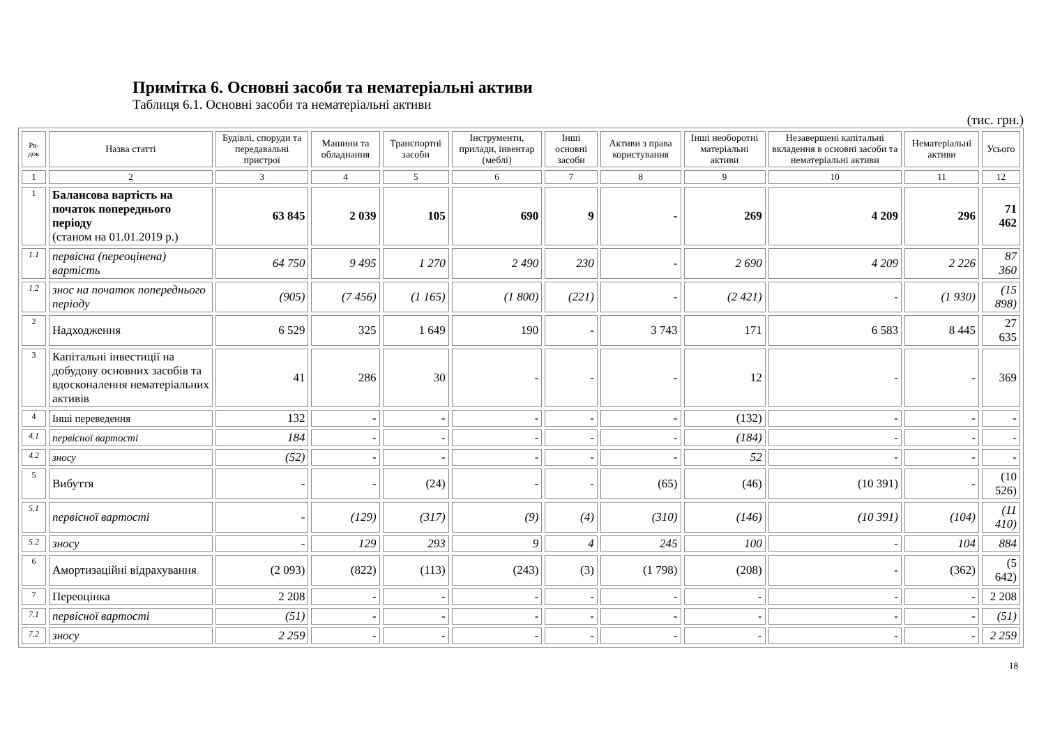Примітка 6. Основні засоби та нематеріальні активи
Таблиця 6.1. Основні засоби та нематеріальні активи
(тис. грн.)
| Ря- док | Назва статті | Будівлі, споруди та передавальні пристрої | Машини та обладнання | Транспортні засоби | Інструменти, прилади, інвентар (меблі) | Інші основні засоби | Активи з права користування | Інші необоротні матеріальні активи | Незавершені капітальні вкладення в основні засоби та нематеріальні активи | Нематеріальні активи | Усього |
| --- | --- | --- | --- | --- | --- | --- | --- | --- | --- | --- | --- |
| 1 | 2 | 3 | 4 | 5 | 6 | 7 | 8 | 9 | 10 | 11 | 12 |
| 1 | Балансова вартість на початок попереднього періоду (станом на 01.01.2019 р.) | 63 845 | 2 039 | 105 | 690 | 9 | - | 269 | 4 209 | 296 | 71 462 |
| 1.1 | первісна (переоцінена) вартість | 64 750 | 9 495 | 1 270 | 2 490 | 230 | - | 2 690 | 4 209 | 2 226 | 87 360 |
| 1.2 | знос на початок попереднього періоду | (905) | (7 456) | (1 165) | (1 800) | (221) | - | (2 421) | - | (1 930) | (15 898) |
| 2 | Надходження | 6 529 | 325 | 1 649 | 190 | - | 3 743 | 171 | 6 583 | 8 445 | 27 635 |
| 3 | Капітальні інвестиції на добудову основних засобів та вдосконалення нематеріальних активів | 41 | 286 | 30 | - | - | - | 12 | - | - | 369 |
| 4 | Інші переведення | 132 | - | - | - | - | - | (132) | - | - | - |
| 4.1 | первісної вартості | 184 | - | - | - | - | - | (184) | - | - | - |
| 4.2 | зносу | (52) | - | - | - | - | - | 52 | - | - | - |
| 5 | Вибуття | - | - | (24) | - | - | (65) | (46) | (10 391) | - | (10 526) |
| 5.1 | первісної вартості | - | (129) | (317) | (9) | (4) | (310) | (146) | (10 391) | (104) | (11 410) |
| 5.2 | зносу | - | 129 | 293 | 9 | 4 | 245 | 100 | - | 104 | 884 |
| 6 | Амортизаційні відрахування | (2 093) | (822) | (113) | (243) | (3) | (1 798) | (208) | - | (362) | (5 642) |
| 7 | Переоцінка | 2 208 | - | - | - | - | - | - | - | - | 2 208 |
| 7.1 | первісної вартості | (51) | - | - | - | - | - | - | - | - | (51) |
| 7.2 | зносу | 2 259 | - | - | - | - | - | - | - | - | 2 259 |
18